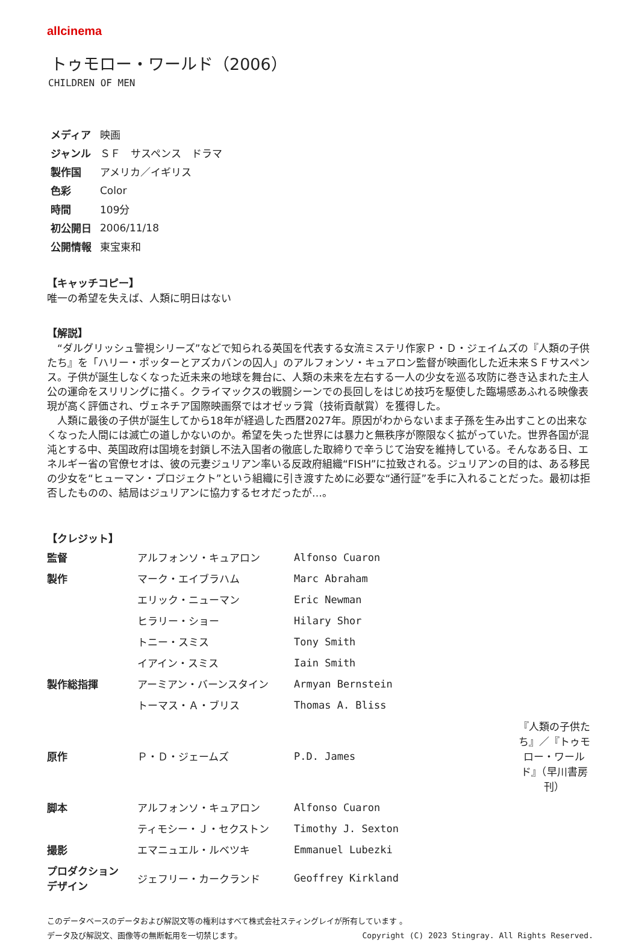allcinema
トゥモロー・ワールド（2006）
CHILDREN OF MEN
| メディア | 映画 |
| ジャンル | ＳＦ サスペンス ドラマ |
| 製作国 | アメリカ／イギリス |
| 色彩 | Color |
| 時間 | 109分 |
| 初公開日 | 2006/11/18 |
| 公開情報 | 東宝東和 |
【キャッチコピー】
唯一の希望を失えば、人類に明日はない
【解説】
“ダルグリッシュ警視シリーズ”などで知られる英国を代表する女流ミステリ作家Ｐ・Ｄ・ジェイムズの『人類の子供たち』を「ハリー・ポッターとアズカバンの囚人」のアルフォンソ・キュアロン監督が映画化した近未来ＳＦサスペンス。子供が誕生しなくなった近未来の地球を舞台に、人類の未来を左右する一人の少女を巡る攻防に巻き込まれた主人公の運命をスリリングに描く。クライマックスの戦闘シーンでの長回しをはじめ技巧を駆使した臨場感あふれる映像表現が高く評価され、ヴェネチア国際映画祭ではオゼッラ賞（技術貢献賞）を獲得した。
人類に最後の子供が誕生してから18年が経過した西暦2027年。原因がわからないまま子孫を生み出すことの出来なくなった人間には滅亡の道しかないのか。希望を失った世界には暴力と無秩序が際限なく拡がっていた。世界各国が混沌とする中、英国政府は国境を封鎖し不法入国者の徹底した取締りで辛うじて治安を維持している。そんなある日、エネルギー省の官僚セオは、彼の元妻ジュリアン率いる反政府組織“FISH”に拉致される。ジュリアンの目的は、ある移民の少女を“ヒューマン・プロジェクト”という組織に引き渡すために必要な“通行証”を手に入れることだった。最初は拒否したものの、結局はジュリアンに協力するセオだったが…。
【クレジット】
| 監督 | アルフォンソ・キュアロン | Alfonso Cuaron | |
| 製作 | マーク・エイブラハム | Marc Abraham | |
| | エリック・ニューマン | Eric Newman | |
| | ヒラリー・ショー | Hilary Shor | |
| | トニー・スミス | Tony Smith | |
| | イアイン・スミス | Iain Smith | |
| 製作総指揮 | アーミアン・バーンスタイン | Armyan Bernstein | |
| | トーマス・Ａ・ブリス | Thomas A. Bliss | |
| 原作 | Ｐ・Ｄ・ジェームズ | P.D. James | 『人類の子供たち』／『トゥモロー・ワールド』（早川書房刊） |
| 脚本 | アルフォンソ・キュアロン | Alfonso Cuaron | |
| | ティモシー・Ｊ・セクストン | Timothy J. Sexton | |
| 撮影 | エマニュエル・ルベツキ | Emmanuel Lubezki | |
| プロダクション デザイン | ジェフリー・カークランド | Geoffrey Kirkland | |
このデータベースのデータおよび解説文等の権利はすべて株式会社スティングレイが所有しています 。
データ及び解説文、画像等の無断転用を一切禁じます。 Copyright (C) 2023 Stingray. All Rights Reserved.